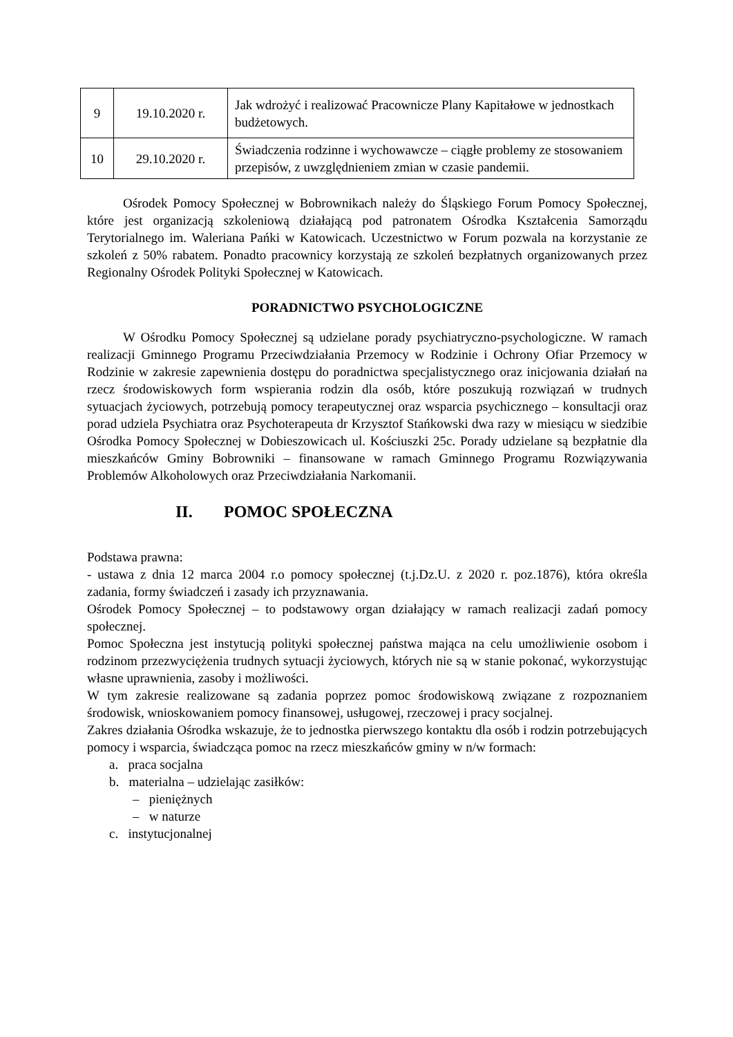| 9 | 19.10.2020 r. | Jak wdrożyć i realizować Pracownicze Plany Kapitałowe w jednostkach budżetowych. |
| 10 | 29.10.2020 r. | Świadczenia rodzinne i wychowawcze – ciągłe problemy ze stosowaniem przepisów, z uwzględnieniem zmian w czasie pandemii. |
Ośrodek Pomocy Społecznej w Bobrownikach należy do Śląskiego Forum Pomocy Społecznej, które jest organizacją szkoleniową działającą pod patronatem Ośrodka Kształcenia Samorządu Terytorialnego im. Waleriana Pańki w Katowicach. Uczestnictwo w Forum pozwala na korzystanie ze szkoleń z 50% rabatem. Ponadto pracownicy korzystają ze szkoleń bezpłatnych organizowanych przez Regionalny Ośrodek Polityki Społecznej w Katowicach.
PORADNICTWO PSYCHOLOGICZNE
W Ośrodku Pomocy Społecznej są udzielane porady psychiatryczno-psychologiczne. W ramach realizacji Gminnego Programu Przeciwdziałania Przemocy w Rodzinie i Ochrony Ofiar Przemocy w Rodzinie w zakresie zapewnienia dostępu do poradnictwa specjalistycznego oraz inicjowania działań na rzecz środowiskowych form wspierania rodzin dla osób, które poszukują rozwiązań w trudnych sytuacjach życiowych, potrzebują pomocy terapeutycznej oraz wsparcia psychicznego – konsultacji oraz porad udziela Psychiatra oraz Psychoterapeuta dr Krzysztof Stańkowski dwa razy w miesiącu w siedzibie Ośrodka Pomocy Społecznej w Dobieszowicach ul. Kościuszki 25c. Porady udzielane są bezpłatnie dla mieszkańców Gminy Bobrowniki – finansowane w ramach Gminnego Programu Rozwiązywania Problemów Alkoholowych oraz Przeciwdziałania Narkomanii.
II. POMOC SPOŁECZNA
Podstawa prawna:
- ustawa z dnia 12 marca 2004 r.o pomocy społecznej (t.j.Dz.U. z 2020 r. poz.1876), która określa zadania, formy świadczeń i zasady ich przyznawania.
Ośrodek Pomocy Społecznej – to podstawowy organ działający w ramach realizacji zadań pomocy społecznej.
Pomoc Społeczna jest instytucją polityki społecznej państwa mająca na celu umożliwienie osobom i rodzinom przezwyciężenia trudnych sytuacji życiowych, których nie są w stanie pokonać, wykorzystując własne uprawnienia, zasoby i możliwości.
W tym zakresie realizowane są zadania poprzez pomoc środowiskową związane z rozpoznaniem środowisk, wnioskowaniem pomocy finansowej, usługowej, rzeczowej i pracy socjalnej.
Zakres działania Ośrodka wskazuje, że to jednostka pierwszego kontaktu dla osób i rodzin potrzebujących pomocy i wsparcia, świadcząca pomoc na rzecz mieszkańców gminy w n/w formach:
a. praca socjalna
b. materialna – udzielając zasiłków:
– pieniężnych
– w naturze
c. instytucjonalnej